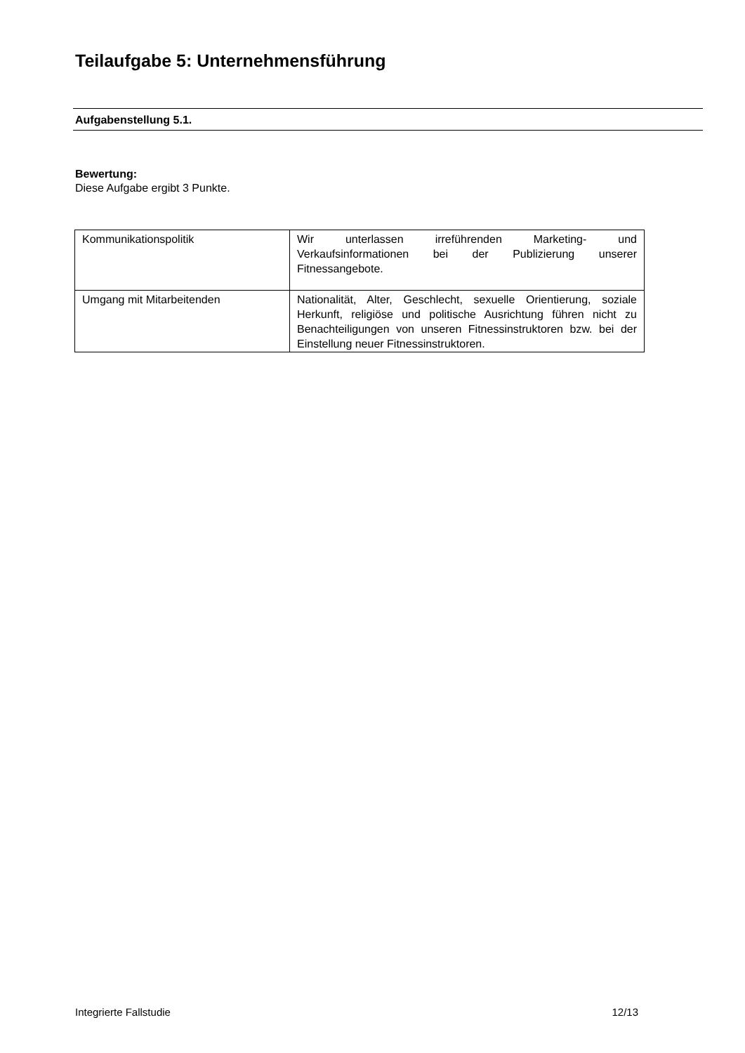Teilaufgabe 5: Unternehmensführung
Aufgabenstellung 5.1.
Bewertung:
Diese Aufgabe ergibt 3 Punkte.
| Kommunikationspolitik | Wir unterlassen irreführenden Marketing- und Verkaufsinformationen bei der Publizierung unserer Fitnessangebote. |
| Umgang mit Mitarbeitenden | Nationalität, Alter, Geschlecht, sexuelle Orientierung, soziale Herkunft, religiöse und politische Ausrichtung führen nicht zu Benachteiligungen von unseren Fitnessinstruktoren bzw. bei der Einstellung neuer Fitnessinstruktoren. |
Integrierte Fallstudie 12/13